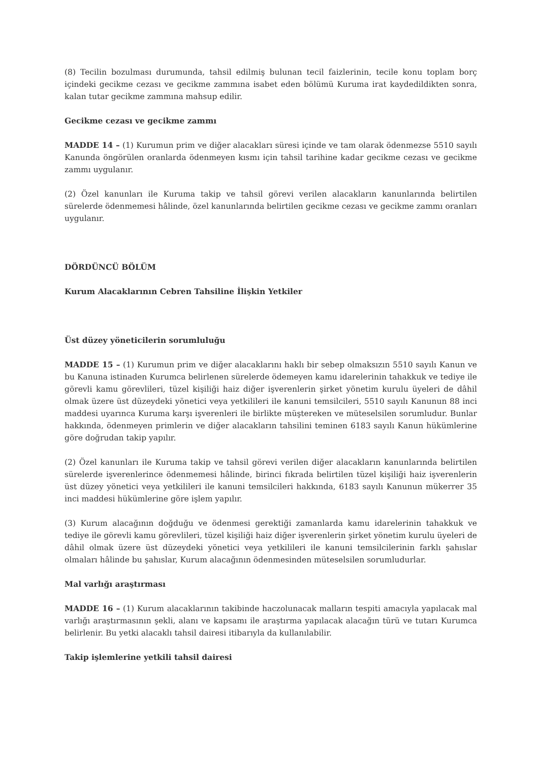(8) Tecilin bozulması durumunda, tahsil edilmiş bulunan tecil faizlerinin, tecile konu toplam borç içindeki gecikme cezası ve gecikme zammına isabet eden bölümü Kuruma irat kaydedildikten sonra, kalan tutar gecikme zammına mahsup edilir.
Gecikme cezası ve gecikme zammı
MADDE 14 – (1) Kurumun prim ve diğer alacakları süresi içinde ve tam olarak ödenmezse 5510 sayılı Kanunda öngörülen oranlarda ödenmeyen kısmı için tahsil tarihine kadar gecikme cezası ve gecikme zammı uygulanır.
(2) Özel kanunları ile Kuruma takip ve tahsil görevi verilen alacakların kanunlarında belirtilen sürelerde ödenmemesi hâlinde, özel kanunlarında belirtilen gecikme cezası ve gecikme zammı oranları uygulanır.
DÖRDÜNCÜ BÖLÜM
Kurum Alacaklarının Cebren Tahsiline İlişkin Yetkiler
Üst düzey yöneticilerin sorumluluğu
MADDE 15 – (1) Kurumun prim ve diğer alacaklarını haklı bir sebep olmaksızın 5510 sayılı Kanun ve bu Kanuna istinaden Kurumca belirlenen sürelerde ödemeyen kamu idarelerinin tahakkuk ve tediye ile görevli kamu görevlileri, tüzel kişiliği haiz diğer işverenlerin şirket yönetim kurulu üyeleri de dâhil olmak üzere üst düzeydeki yönetici veya yetkilileri ile kanuni temsilcileri, 5510 sayılı Kanunun 88 inci maddesi uyarınca Kuruma karşı işverenleri ile birlikte müştereken ve müteselsilen sorumludur. Bunlar hakkında, ödenmeyen primlerin ve diğer alacakların tahsilini teminen 6183 sayılı Kanun hükümlerine göre doğrudan takip yapılır.
(2) Özel kanunları ile Kuruma takip ve tahsil görevi verilen diğer alacakların kanunlarında belirtilen sürelerde işverenlerince ödenmemesi hâlinde, birinci fıkrada belirtilen tüzel kişiliği haiz işverenlerin üst düzey yönetici veya yetkilileri ile kanuni temsilcileri hakkında, 6183 sayılı Kanunun mükerrer 35 inci maddesi hükümlerine göre işlem yapılır.
(3) Kurum alacağının doğduğu ve ödenmesi gerektiği zamanlarda kamu idarelerinin tahakkuk ve tediye ile görevli kamu görevlileri, tüzel kişiliği haiz diğer işverenlerin şirket yönetim kurulu üyeleri de dâhil olmak üzere üst düzeydeki yönetici veya yetkilileri ile kanuni temsilcilerinin farklı şahıslar olmaları hâlinde bu şahıslar, Kurum alacağının ödenmesinden müteselsilen sorumludurlar.
Mal varlığı araştırması
MADDE 16 – (1) Kurum alacaklarının takibinde haczolunacak malların tespiti amacıyla yapılacak mal varlığı araştırmasının şekli, alanı ve kapsamı ile araştırma yapılacak alacağın türü ve tutarı Kurumca belirlenir. Bu yetki alacaklı tahsil dairesi itibarıyla da kullanılabilir.
Takip işlemlerine yetkili tahsil dairesi